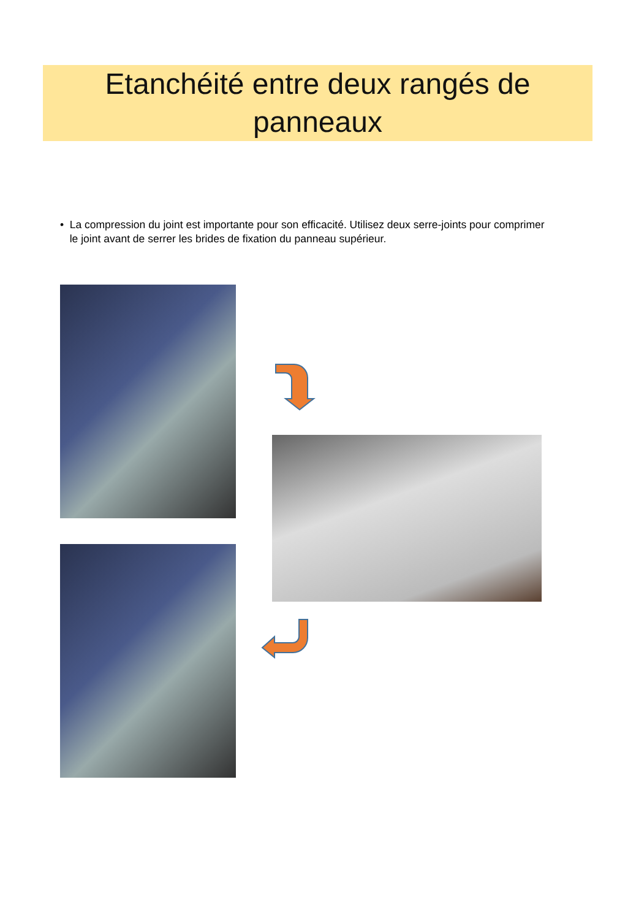Etanchéité entre deux rangés de panneaux
• La compression du joint est importante pour son efficacité. Utilisez deux serre-joints pour comprimer le joint avant de serrer les brides de fixation du panneau supérieur.